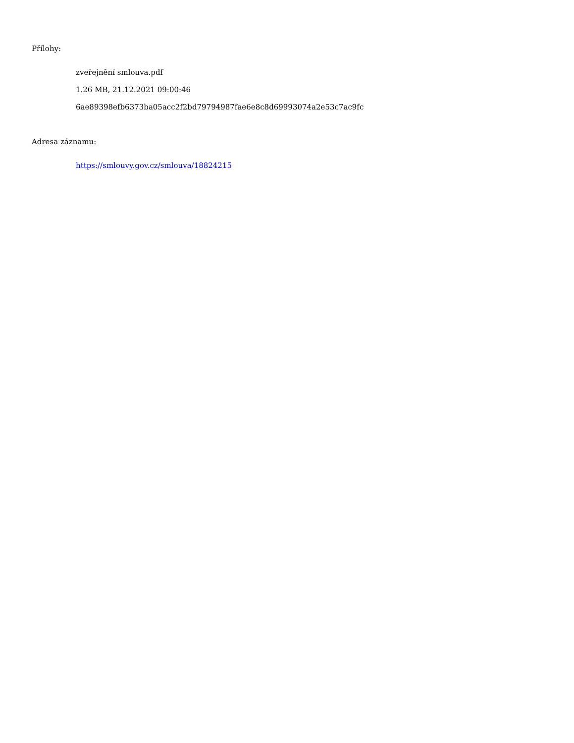Přílohy:
zveřejnění smlouva.pdf
1.26 MB, 21.12.2021 09:00:46
6ae89398efb6373ba05acc2f2bd79794987fae6e8c8d69993074a2e53c7ac9fc
Adresa záznamu:
https://smlouvy.gov.cz/smlouva/18824215